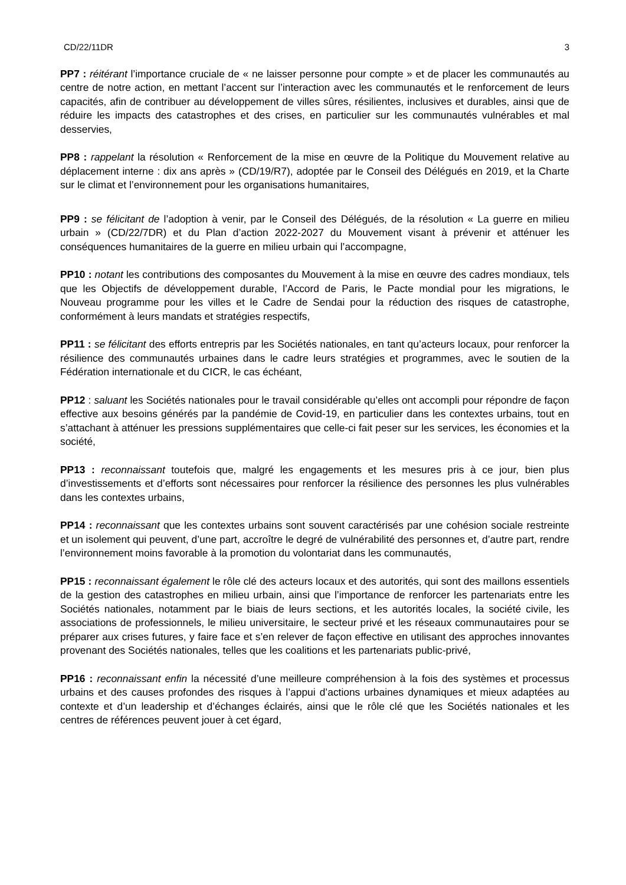CD/22/11DR 3
PP7 : réitérant l’importance cruciale de « ne laisser personne pour compte » et de placer les communautés au centre de notre action, en mettant l’accent sur l’interaction avec les communautés et le renforcement de leurs capacités, afin de contribuer au développement de villes sûres, résilientes, inclusives et durables, ainsi que de réduire les impacts des catastrophes et des crises, en particulier sur les communautés vulnérables et mal desservies,
PP8 : rappelant la résolution « Renforcement de la mise en œuvre de la Politique du Mouvement relative au déplacement interne : dix ans après » (CD/19/R7), adoptée par le Conseil des Délégués en 2019, et la Charte sur le climat et l’environnement pour les organisations humanitaires,
PP9 : se félicitant de l’adoption à venir, par le Conseil des Délégués, de la résolution « La guerre en milieu urbain » (CD/22/7DR) et du Plan d’action 2022-2027 du Mouvement visant à prévenir et atténuer les conséquences humanitaires de la guerre en milieu urbain qui l’accompagne,
PP10 : notant les contributions des composantes du Mouvement à la mise en œuvre des cadres mondiaux, tels que les Objectifs de développement durable, l’Accord de Paris, le Pacte mondial pour les migrations, le Nouveau programme pour les villes et le Cadre de Sendai pour la réduction des risques de catastrophe, conformément à leurs mandats et stratégies respectifs,
PP11 : se félicitant des efforts entrepris par les Sociétés nationales, en tant qu’acteurs locaux, pour renforcer la résilience des communautés urbaines dans le cadre leurs stratégies et programmes, avec le soutien de la Fédération internationale et du CICR, le cas échéant,
PP12 : saluant les Sociétés nationales pour le travail considérable qu’elles ont accompli pour répondre de façon effective aux besoins générés par la pandémie de Covid-19, en particulier dans les contextes urbains, tout en s’attachant à atténuer les pressions supplémentaires que celle-ci fait peser sur les services, les économies et la société,
PP13 : reconnaissant toutefois que, malgré les engagements et les mesures pris à ce jour, bien plus d’investissements et d’efforts sont nécessaires pour renforcer la résilience des personnes les plus vulnérables dans les contextes urbains,
PP14 : reconnaissant que les contextes urbains sont souvent caractérisés par une cohésion sociale restreinte et un isolement qui peuvent, d’une part, accroître le degré de vulnérabilité des personnes et, d’autre part, rendre l’environnement moins favorable à la promotion du volontariat dans les communautés,
PP15 : reconnaissant également le rôle clé des acteurs locaux et des autorités, qui sont des maillons essentiels de la gestion des catastrophes en milieu urbain, ainsi que l’importance de renforcer les partenariats entre les Sociétés nationales, notamment par le biais de leurs sections, et les autorités locales, la société civile, les associations de professionnels, le milieu universitaire, le secteur privé et les réseaux communautaires pour se préparer aux crises futures, y faire face et s’en relever de façon effective en utilisant des approches innovantes provenant des Sociétés nationales, telles que les coalitions et les partenariats public-privé,
PP16 : reconnaissant enfin la nécessité d’une meilleure compréhension à la fois des systèmes et processus urbains et des causes profondes des risques à l’appui d’actions urbaines dynamiques et mieux adaptées au contexte et d’un leadership et d’échanges éclairés, ainsi que le rôle clé que les Sociétés nationales et les centres de références peuvent jouer à cet égard,